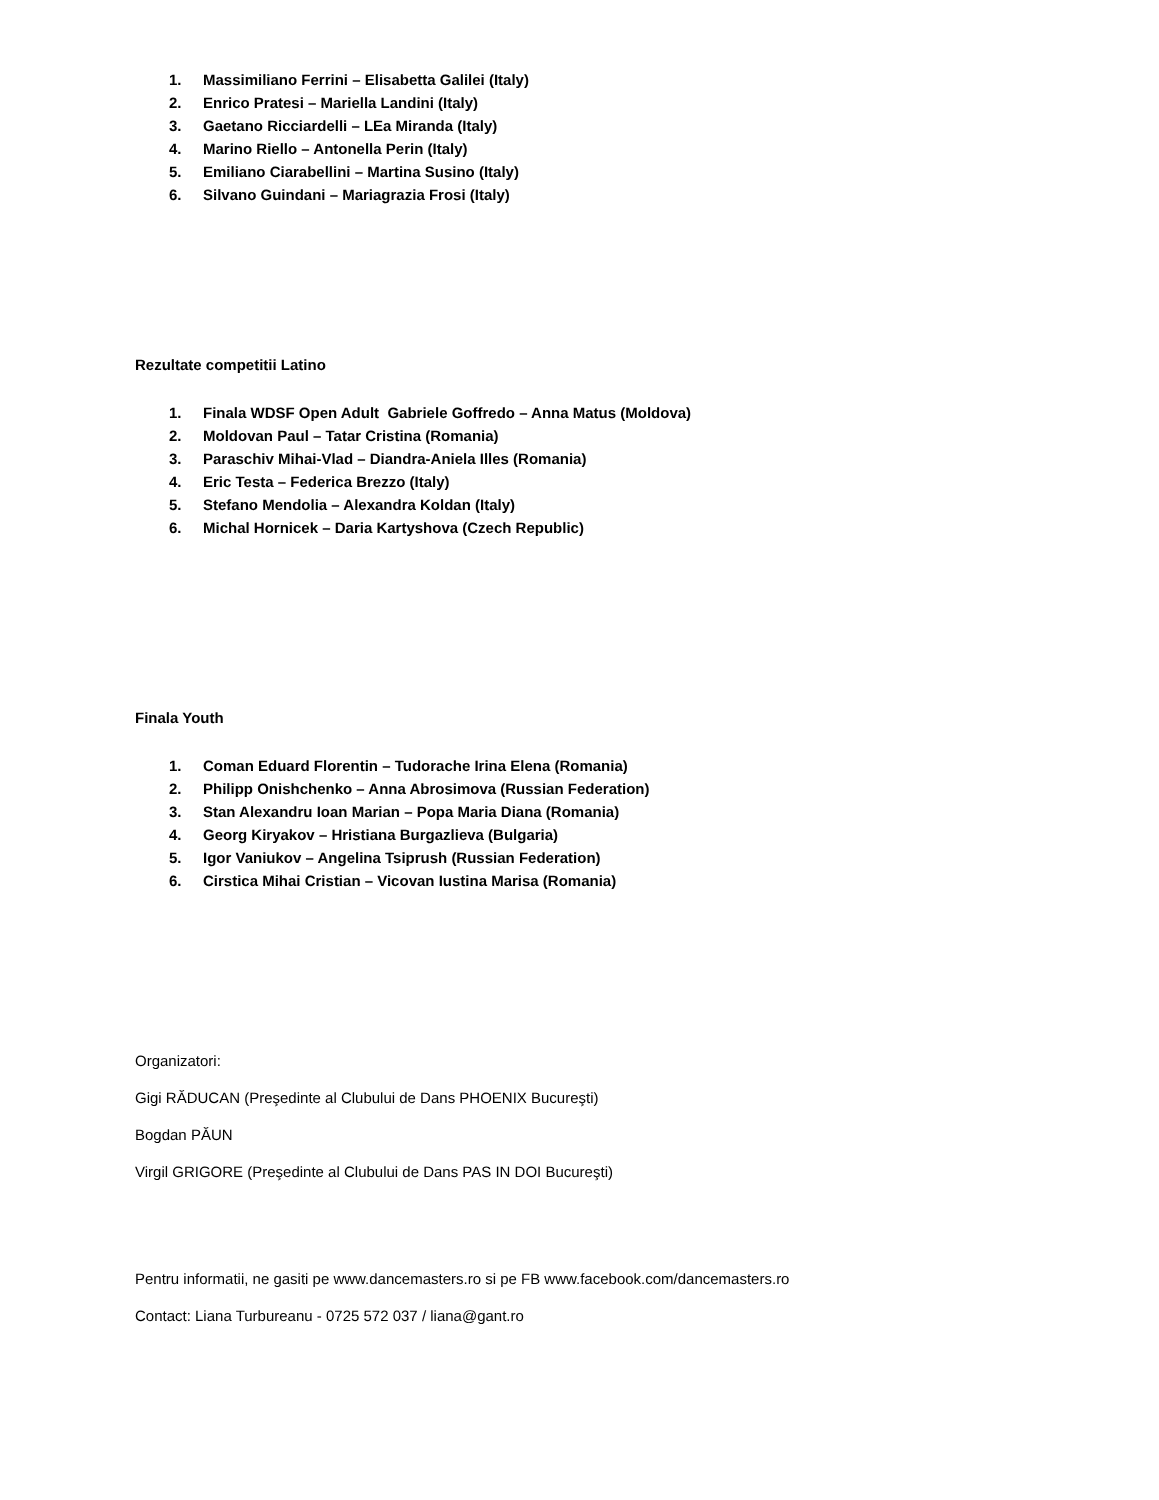1. Massimiliano Ferrini – Elisabetta Galilei (Italy)
2. Enrico Pratesi – Mariella Landini (Italy)
3. Gaetano Ricciardelli – LEa Miranda (Italy)
4. Marino Riello – Antonella Perin (Italy)
5. Emiliano Ciarabellini – Martina Susino (Italy)
6. Silvano Guindani – Mariagrazia Frosi (Italy)
Rezultate competitii Latino
1. Finala WDSF Open Adult Gabriele Goffredo – Anna Matus (Moldova)
2. Moldovan Paul – Tatar Cristina (Romania)
3. Paraschiv Mihai-Vlad – Diandra-Aniela Illes (Romania)
4. Eric Testa – Federica Brezzo (Italy)
5. Stefano Mendolia – Alexandra Koldan (Italy)
6. Michal Hornicek – Daria Kartyshova (Czech Republic)
Finala Youth
1. Coman Eduard Florentin – Tudorache Irina Elena (Romania)
2. Philipp Onishchenko – Anna Abrosimova (Russian Federation)
3. Stan Alexandru Ioan Marian – Popa Maria Diana (Romania)
4. Georg Kiryakov – Hristiana Burgazlieva (Bulgaria)
5. Igor Vaniukov – Angelina Tsiprush (Russian Federation)
6. Cirstica Mihai Cristian – Vicovan Iustina Marisa (Romania)
Organizatori:
Gigi RĂDUCAN (Preşedinte al Clubului de Dans PHOENIX Bucureşti)
Bogdan PĂUN
Virgil GRIGORE (Preşedinte al Clubului de Dans PAS IN DOI Bucureşti)
Pentru informatii, ne gasiti pe www.dancemasters.ro si pe FB www.facebook.com/dancemasters.ro
Contact: Liana Turbureanu - 0725 572 037 / liana@gant.ro